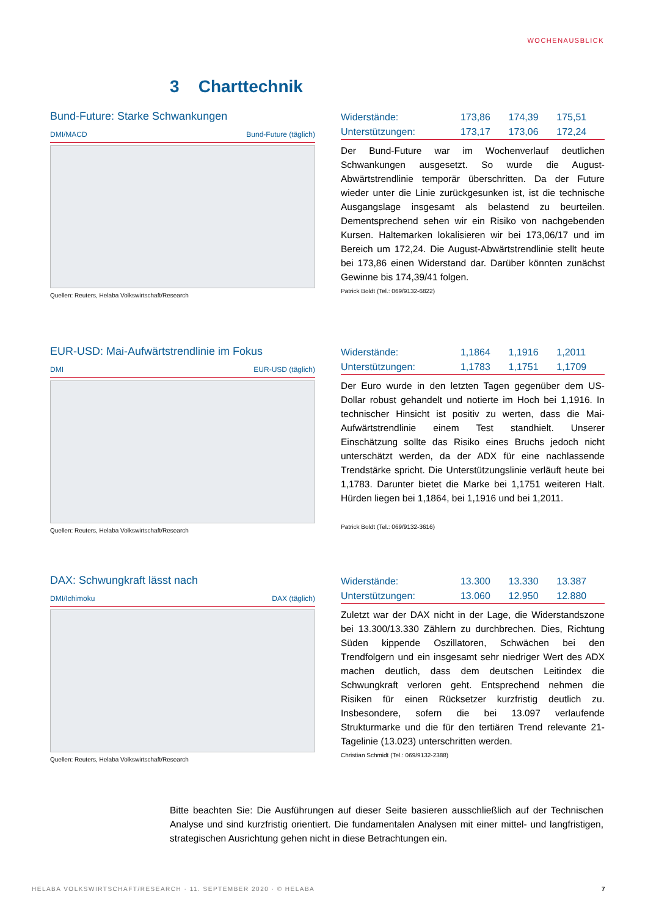WOCHENAUSBLICK
3 Charttechnik
Bund-Future: Starke Schwankungen
DMI/MACD Bund-Future (täglich)
Quellen: Reuters, Helaba Volkswirtschaft/Research
| Widerstände: | 173,86 | 174,39 | 175,51 |
| Unterstützungen: | 173,17 | 173,06 | 172,24 |
Der Bund-Future war im Wochenverlauf deutlichen Schwankungen ausgesetzt. So wurde die August-Abwärtstrendlinie temporär überschritten. Da der Future wieder unter die Linie zurückgesunken ist, ist die technische Ausgangslage insgesamt als belastend zu beurteilen. Dementsprechend sehen wir ein Risiko von nachgebenden Kursen. Haltemarken lokalisieren wir bei 173,06/17 und im Bereich um 172,24. Die August-Abwärtstrendlinie stellt heute bei 173,86 einen Widerstand dar. Darüber könnten zunächst Gewinne bis 174,39/41 folgen.
Patrick Boldt (Tel.: 069/9132-6822)
EUR-USD: Mai-Aufwärtstrendlinie im Fokus
DMI EUR-USD (täglich)
Quellen: Reuters, Helaba Volkswirtschaft/Research
| Widerstände: | 1,1864 | 1,1916 | 1,2011 |
| Unterstützungen: | 1,1783 | 1,1751 | 1,1709 |
Der Euro wurde in den letzten Tagen gegenüber dem US-Dollar robust gehandelt und notierte im Hoch bei 1,1916. In technischer Hinsicht ist positiv zu werten, dass die Mai-Aufwärtstrendlinie einem Test standhielt. Unserer Einschätzung sollte das Risiko eines Bruchs jedoch nicht unterschätzt werden, da der ADX für eine nachlassende Trendstärke spricht. Die Unterstützungslinie verläuft heute bei 1,1783. Darunter bietet die Marke bei 1,1751 weiteren Halt. Hürden liegen bei 1,1864, bei 1,1916 und bei 1,2011.
Patrick Boldt (Tel.: 069/9132-3616)
DAX: Schwungkraft lässt nach
DMI/Ichimoku DAX (täglich)
Quellen: Reuters, Helaba Volkswirtschaft/Research
| Widerstände: | 13.300 | 13.330 | 13.387 |
| Unterstützungen: | 13.060 | 12.950 | 12.880 |
Zuletzt war der DAX nicht in der Lage, die Widerstandszone bei 13.300/13.330 Zählern zu durchbrechen. Dies, Richtung Süden kippende Oszillatoren, Schwächen bei den Trendfolgern und ein insgesamt sehr niedriger Wert des ADX machen deutlich, dass dem deutschen Leitindex die Schwungkraft verloren geht. Entsprechend nehmen die Risiken für einen Rücksetzer kurzfristig deutlich zu. Insbesondere, sofern die bei 13.097 verlaufende Strukturmarke und die für den tertiären Trend relevante 21-Tagelinie (13.023) unterschritten werden.
Christian Schmidt (Tel.: 069/9132-2388)
Bitte beachten Sie: Die Ausführungen auf dieser Seite basieren ausschließlich auf der Technischen Analyse und sind kurzfristig orientiert. Die fundamentalen Analysen mit einer mittel- und langfristigen, strategischen Ausrichtung gehen nicht in diese Betrachtungen ein.
HELABA VOLKSWIRTSCHAFT/RESEARCH · 11. SEPTEMBER 2020 · © HELABA 7